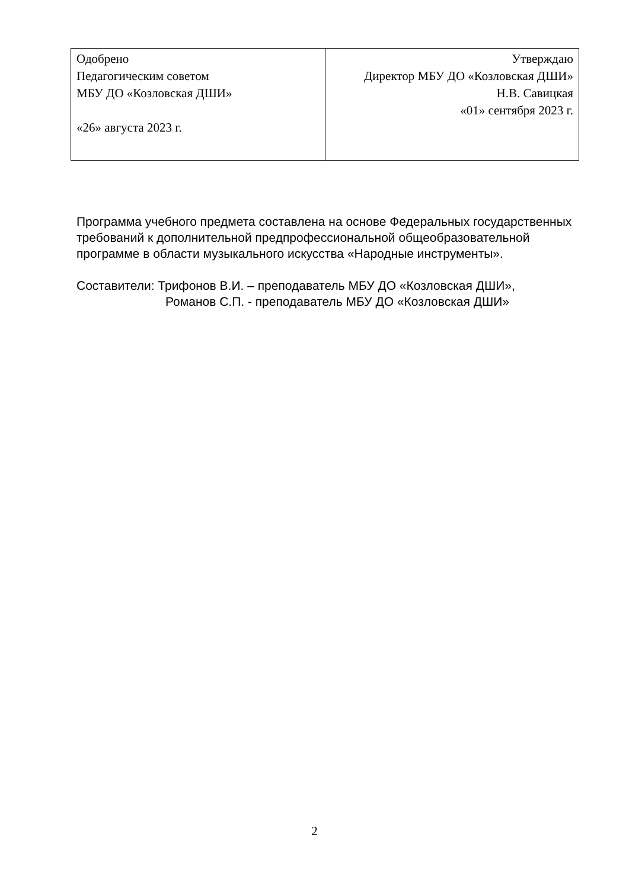| Одобрено Педагогическим советом МБУ ДО «Козловская ДШИ» «26» августа 2023 г. | Утверждаю Директор МБУ ДО «Козловская ДШИ» Н.В. Савицкая «01» сентября 2023 г. |
Программа учебного предмета составлена на основе Федеральных государственных требований к дополнительной предпрофессиональной общеобразовательной программе в области музыкального искусства «Народные инструменты».
Составители: Трифонов В.И. – преподаватель МБУ ДО «Козловская ДШИ»,
Романов С.П. - преподаватель МБУ ДО «Козловская ДШИ»
2